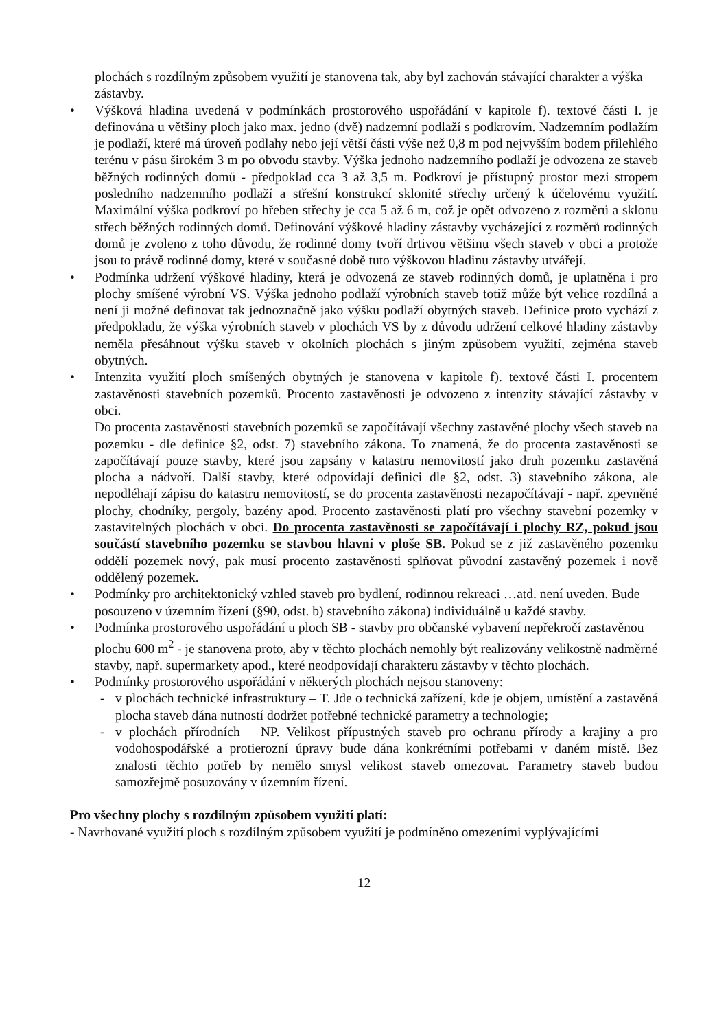plochách s rozdílným způsobem využití je stanovena tak, aby byl zachován stávající charakter a výška zástavby.
• Výšková hladina uvedená v podmínkách prostorového uspořádání v kapitole f). textové části I. je definována u většiny ploch jako max. jedno (dvě) nadzemní podlaží s podkrovím. Nadzemním podlažím je podlaží, které má úroveň podlahy nebo její větší části výše než 0,8 m pod nejvyšším bodem přilehlého terénu v pásu širokém 3 m po obvodu stavby. Výška jednoho nadzemního podlaží je odvozena ze staveb běžných rodinných domů - předpoklad cca 3 až 3,5 m. Podkroví je přístupný prostor mezi stropem posledního nadzemního podlaží a střešní konstrukcí sklonité střechy určený k účelovému využití. Maximální výška podkroví po hřeben střechy je cca 5 až 6 m, což je opět odvozeno z rozměrů a sklonu střech běžných rodinných domů. Definování výškové hladiny zástavby vycházející z rozměrů rodinných domů je zvoleno z toho důvodu, že rodinné domy tvoří drtivou většinu všech staveb v obci a protože jsou to právě rodinné domy, které v současné době tuto výškovou hladinu zástavby utvářejí.
• Podmínka udržení výškové hladiny, která je odvozená ze staveb rodinných domů, je uplatněna i pro plochy smíšené výrobní VS. Výška jednoho podlaží výrobních staveb totiž může být velice rozdílná a není ji možné definovat tak jednoznačně jako výšku podlaží obytných staveb. Definice proto vychází z předpokladu, že výška výrobních staveb v plochách VS by z důvodu udržení celkové hladiny zástavby neměla přesáhnout výšku staveb v okolních plochách s jiným způsobem využití, zejména staveb obytných.
• Intenzita využití ploch smíšených obytných je stanovena v kapitole f). textové části I. procentem zastavěnosti stavebních pozemků. Procento zastavěnosti je odvozeno z intenzity stávající zástavby v obci.
Do procenta zastavěnosti stavebních pozemků se započítávají všechny zastavěné plochy všech staveb na pozemku - dle definice §2, odst. 7) stavebního zákona. To znamená, že do procenta zastavěnosti se započítávají pouze stavby, které jsou zapsány v katastru nemovitostí jako druh pozemku zastavěná plocha a nádvoří. Další stavby, které odpovídají definici dle §2, odst. 3) stavebního zákona, ale nepodléhají zápisu do katastru nemovitostí, se do procenta zastavěnosti nezapočítávají - např. zpevněné plochy, chodníky, pergoly, bazény apod. Procento zastavěnosti platí pro všechny stavební pozemky v zastavitelných plochách v obci. Do procenta zastavěnosti se započítávají i plochy RZ, pokud jsou součástí stavebního pozemku se stavbou hlavní v ploše SB. Pokud se z již zastavěného pozemku oddělí pozemek nový, pak musí procento zastavěnosti splňovat původní zastavěný pozemek i nově oddělený pozemek.
• Podmínky pro architektonický vzhled staveb pro bydlení, rodinnou rekreaci …atd. není uveden. Bude posouzeno v územním řízení (§90, odst. b) stavebního zákona) individuálně u každé stavby.
• Podmínka prostorového uspořádání u ploch SB - stavby pro občanské vybavení nepřekročí zastavěnou plochu 600 m<sup>2</sup> - je stanovena proto, aby v těchto plochách nemohly být realizovány velikostně nadměrné stavby, např. supermarkety apod., které neodpovídají charakteru zástavby v těchto plochách.
• Podmínky prostorového uspořádání v některých plochách nejsou stanoveny:
- v plochách technické infrastruktury – T. Jde o technická zařízení, kde je objem, umístění a zastavěná plocha staveb dána nutností dodržet potřebné technické parametry a technologie;
- v plochách přírodních – NP. Velikost přípustných staveb pro ochranu přírody a krajiny a pro vodohospodářské a protierozní úpravy bude dána konkrétními potřebami v daném místě. Bez znalosti těchto potřeb by nemělo smysl velikost staveb omezovat. Parametry staveb budou samozřejmě posuzovány v územním řízení.
Pro všechny plochy s rozdílným způsobem využití platí:
- Navrhované využití ploch s rozdílným způsobem využití je podmíněno omezeními vyplývajícími
12